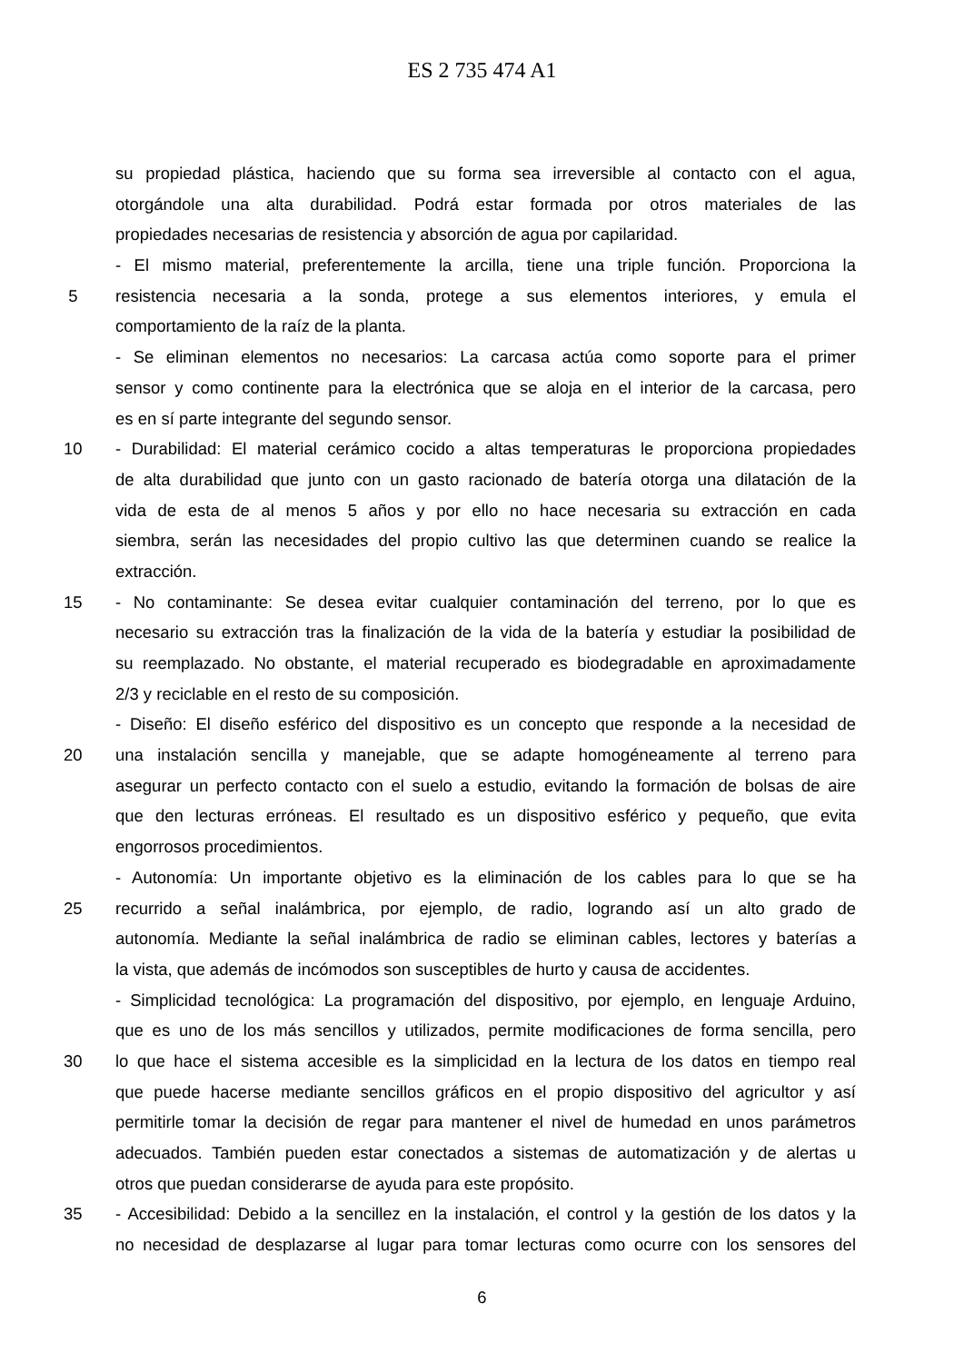ES 2 735 474 A1
su propiedad plástica, haciendo que su forma sea irreversible al contacto con el agua,
otorgándole una alta durabilidad. Podrá estar formada por otros materiales de las
propiedades necesarias de resistencia y absorción de agua por capilaridad.
- El mismo material, preferentemente la arcilla, tiene una triple función. Proporciona la
5 resistencia necesaria a la sonda, protege a sus elementos interiores, y emula el
comportamiento de la raíz de la planta.
- Se eliminan elementos no necesarios: La carcasa actúa como soporte para el primer
sensor y como continente para la electrónica que se aloja en el interior de la carcasa, pero
es en sí parte integrante del segundo sensor.
10 - Durabilidad: El material cerámico cocido a altas temperaturas le proporciona propiedades
de alta durabilidad que junto con un gasto racionado de batería otorga una dilatación de la
vida de esta de al menos 5 años y por ello no hace necesaria su extracción en cada
siembra, serán las necesidades del propio cultivo las que determinen cuando se realice la
extracción.
15 - No contaminante: Se desea evitar cualquier contaminación del terreno, por lo que es
necesario su extracción tras la finalización de la vida de la batería y estudiar la posibilidad de
su reemplazado. No obstante, el material recuperado es biodegradable en aproximadamente
2/3 y reciclable en el resto de su composición.
- Diseño: El diseño esférico del dispositivo es un concepto que responde a la necesidad de
20 una instalación sencilla y manejable, que se adapte homogéneamente al terreno para
asegurar un perfecto contacto con el suelo a estudio, evitando la formación de bolsas de aire
que den lecturas erróneas. El resultado es un dispositivo esférico y pequeño, que evita
engorrosos procedimientos.
- Autonomía: Un importante objetivo es la eliminación de los cables para lo que se ha
25 recurrido a señal inalámbrica, por ejemplo, de radio, logrando así un alto grado de
autonomía. Mediante la señal inalámbrica de radio se eliminan cables, lectores y baterías a
la vista, que además de incómodos son susceptibles de hurto y causa de accidentes.
- Simplicidad tecnológica: La programación del dispositivo, por ejemplo, en lenguaje Arduino,
que es uno de los más sencillos y utilizados, permite modificaciones de forma sencilla, pero
30 lo que hace el sistema accesible es la simplicidad en la lectura de los datos en tiempo real
que puede hacerse mediante sencillos gráficos en el propio dispositivo del agricultor y así
permitirle tomar la decisión de regar para mantener el nivel de humedad en unos parámetros
adecuados. También pueden estar conectados a sistemas de automatización y de alertas u
otros que puedan considerarse de ayuda para este propósito.
35 - Accesibilidad: Debido a la sencillez en la instalación, el control y la gestión de los datos y la
no necesidad de desplazarse al lugar para tomar lecturas como ocurre con los sensores del
6